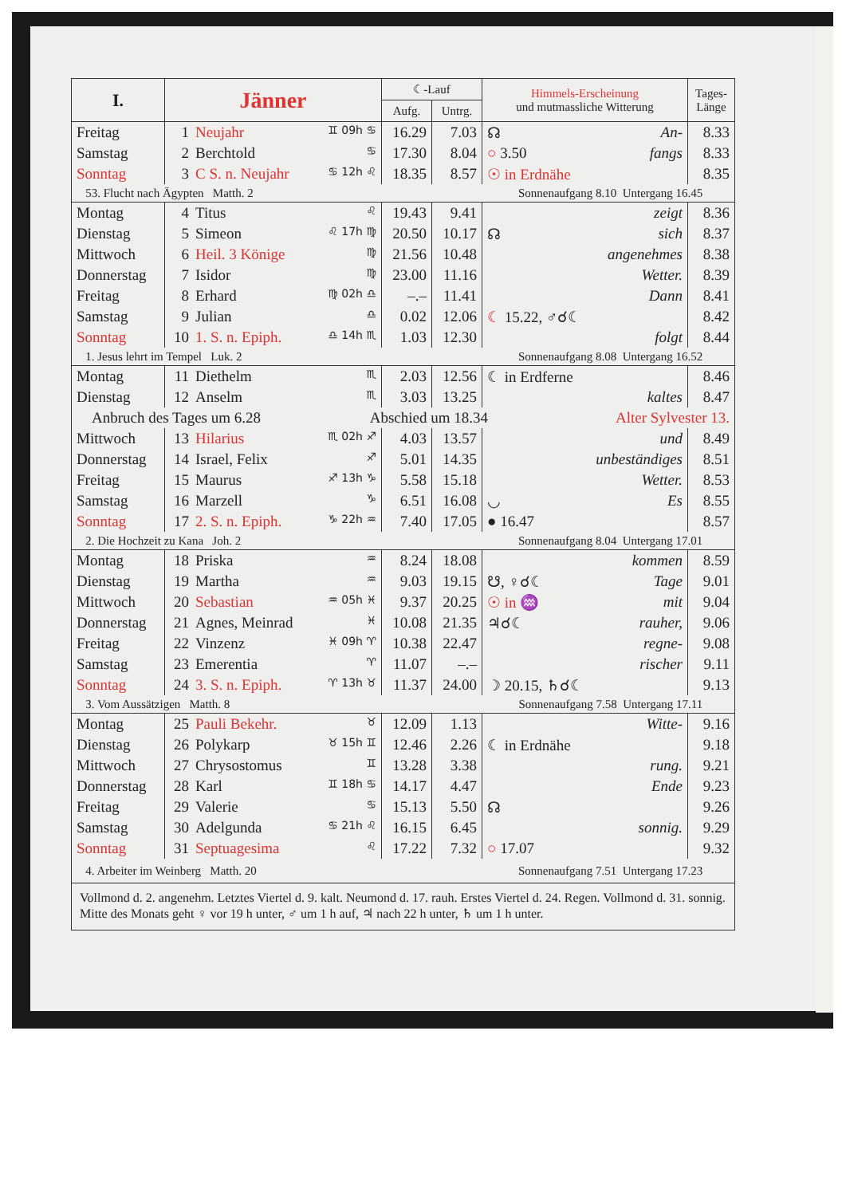| I. | Jänner | ☾-Lauf | | Himmels-Erscheinung und mutmassliche Witterung | Tages- Länge |
| --- | --- | --- | --- | --- | --- |
| | | Aufg. | Untrg. | | |
| Freitag | 1 Neujahr ♊ 09h ♋ | 16.29 | 7.03 | ☊ An- | 8.33 |
| Samstag | 2 Berchtold ♋ | 17.30 | 8.04 | ○ 3.50 fangs | 8.33 |
| Sonntag | 3 C S. n. Neujahr ♋ 12h ♌ | 18.35 | 8.57 | ☉ in Erdnähe | 8.35 |
| 53. Flucht nach Ägypten Matth. 2 Sonnenaufgang 8.10 Untergang 16.45 | | | | | |
| Montag | 4 Titus ♌ | 19.43 | 9.41 | zeigt | 8.36 |
| Dienstag | 5 Simeon ♌ 17h ♍ | 20.50 | 10.17 | ☊ sich | 8.37 |
| Mittwoch | 6 Heil. 3 Könige ♍ | 21.56 | 10.48 | angenehmes | 8.38 |
| Donnerstag | 7 Isidor ♍ | 23.00 | 11.16 | Wetter. | 8.39 |
| Freitag | 8 Erhard ♍ 02h ♎ | –.– | 11.41 | Dann | 8.41 |
| Samstag | 9 Julian ♎ | 0.02 | 12.06 | ☾ 15.22, ♂☌☾ | 8.42 |
| Sonntag | 10 1. S. n. Epiph. ♎ 14h ♏ | 1.03 | 12.30 | folgt | 8.44 |
| 1. Jesus lehrt im Tempel Luk. 2 Sonnenaufgang 8.08 Untergang 16.52 | | | | | |
| Montag | 11 Diethelm ♏ | 2.03 | 12.56 | ☾ in Erdferne | 8.46 |
| Dienstag | 12 Anselm ♏ | 3.03 | 13.25 | kaltes | 8.47 |
| Anbruch des Tages um 6.28 Abschied um 18.34 Alter Sylvester 13. | | | | | |
| Mittwoch | 13 Hilarius ♏ 02h ♐ | 4.03 | 13.57 | und | 8.49 |
| Donnerstag | 14 Israel, Felix ♐ | 5.01 | 14.35 | unbeständiges | 8.51 |
| Freitag | 15 Maurus ♐ 13h ♑ | 5.58 | 15.18 | Wetter. | 8.53 |
| Samstag | 16 Marzell ♑ | 6.51 | 16.08 | ◡ Es | 8.55 |
| Sonntag | 17 2. S. n. Epiph. ♑ 22h ♒ | 7.40 | 17.05 | ● 16.47 | 8.57 |
| 2. Die Hochzeit zu Kana Joh. 2 Sonnenaufgang 8.04 Untergang 17.01 | | | | | |
| Montag | 18 Priska ♒ | 8.24 | 18.08 | kommen | 8.59 |
| Dienstag | 19 Martha ♒ | 9.03 | 19.15 | ☋, ♀☌☾ Tage | 9.01 |
| Mittwoch | 20 Sebastian ♒ 05h ♓ | 9.37 | 20.25 | ☉ in ♒ mit | 9.04 |
| Donnerstag | 21 Agnes, Meinrad ♓ | 10.08 | 21.35 | ♃☌☾ rauher, | 9.06 |
| Freitag | 22 Vinzenz ♓ 09h ♈ | 10.38 | 22.47 | regne- | 9.08 |
| Samstag | 23 Emerentia ♈ | 11.07 | –.– | rischer | 9.11 |
| Sonntag | 24 3. S. n. Epiph. ♈ 13h ♉ | 11.37 | 24.00 | ☽ 20.15, ♄☌☾ | 9.13 |
| 3. Vom Aussätzigen Matth. 8 Sonnenaufgang 7.58 Untergang 17.11 | | | | | |
| Montag | 25 Pauli Bekehr. ♉ | 12.09 | 1.13 | Witte- | 9.16 |
| Dienstag | 26 Polykarp ♉ 15h ♊ | 12.46 | 2.26 | ☾ in Erdnähe | 9.18 |
| Mittwoch | 27 Chrysostomus ♊ | 13.28 | 3.38 | rung. | 9.21 |
| Donnerstag | 28 Karl ♊ 18h ♋ | 14.17 | 4.47 | Ende | 9.23 |
| Freitag | 29 Valerie ♋ | 15.13 | 5.50 | ☊ | 9.26 |
| Samstag | 30 Adelgunda ♋ 21h ♌ | 16.15 | 6.45 | sonnig. | 9.29 |
| Sonntag | 31 Septuagesima ♌ | 17.22 | 7.32 | ○ 17.07 | 9.32 |
| 4. Arbeiter im Weinberg Matth. 20 Sonnenaufgang 7.51 Untergang 17.23 | | | | | |
| Vollmond d. 2. angenehm. Letztes Viertel d. 9. kalt. Neumond d. 17. rauh. Erstes Viertel d. 24. Regen. Vollmond d. 31. sonnig. Mitte des Monats geht ♀ vor 19 h unter, ♂ um 1 h auf, ♃ nach 22 h unter, ♄ um 1 h unter. | | | | | |